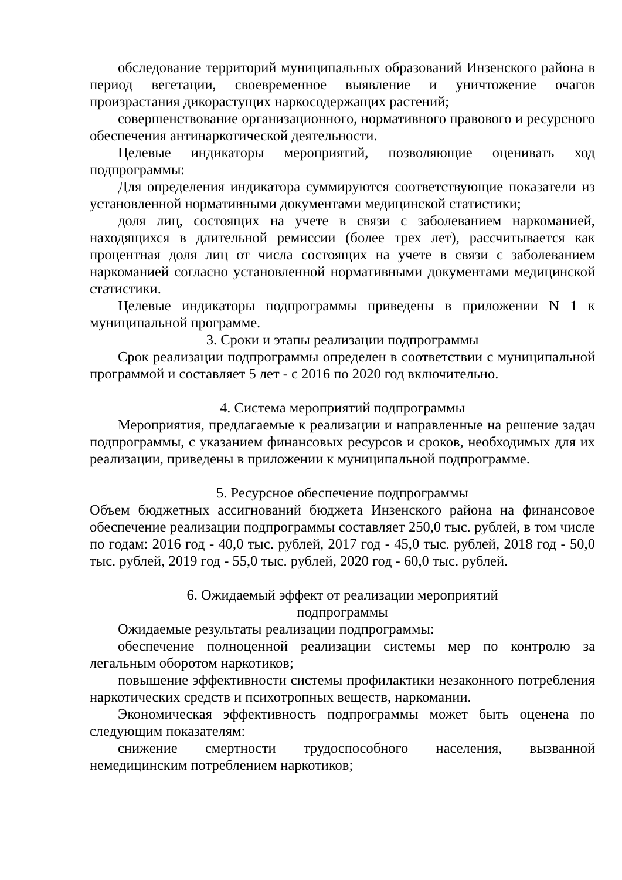обследование территорий муниципальных образований Инзенского района в период вегетации, своевременное выявление и уничтожение очагов произрастания дикорастущих наркосодержащих растений;
совершенствование организационного, нормативного правового и ресурсного обеспечения антинаркотической деятельности.
Целевые индикаторы мероприятий, позволяющие оценивать ход подпрограммы:
Для определения индикатора суммируются соответствующие показатели из установленной нормативными документами медицинской статистики;
доля лиц, состоящих на учете в связи с заболеванием наркоманией, находящихся в длительной ремиссии (более трех лет), рассчитывается как процентная доля лиц от числа состоящих на учете в связи с заболеванием наркоманией согласно установленной нормативными документами медицинской статистики.
Целевые индикаторы подпрограммы приведены в приложении N 1 к муниципальной программе.
3. Сроки и этапы реализации подпрограммы
Срок реализации подпрограммы определен в соответствии с муниципальной программой и составляет 5 лет - с 2016 по 2020 год включительно.
4. Система мероприятий подпрограммы
Мероприятия, предлагаемые к реализации и направленные на решение задач подпрограммы, с указанием финансовых ресурсов и сроков, необходимых для их реализации, приведены в приложении к муниципальной подпрограмме.
5. Ресурсное обеспечение подпрограммы
Объем бюджетных ассигнований бюджета Инзенского района на финансовое обеспечение реализации подпрограммы составляет 250,0 тыс. рублей, в том числе по годам: 2016 год - 40,0 тыс. рублей, 2017 год - 45,0 тыс. рублей, 2018 год - 50,0 тыс. рублей, 2019 год - 55,0 тыс. рублей, 2020 год - 60,0 тыс. рублей.
6. Ожидаемый эффект от реализации мероприятий
подпрограммы
Ожидаемые результаты реализации подпрограммы:
обеспечение полноценной реализации системы мер по контролю за легальным оборотом наркотиков;
повышение эффективности системы профилактики незаконного потребления наркотических средств и психотропных веществ, наркомании.
Экономическая эффективность подпрограммы может быть оценена по следующим показателям:
снижение смертности трудоспособного населения, вызванной немедицинским потреблением наркотиков;